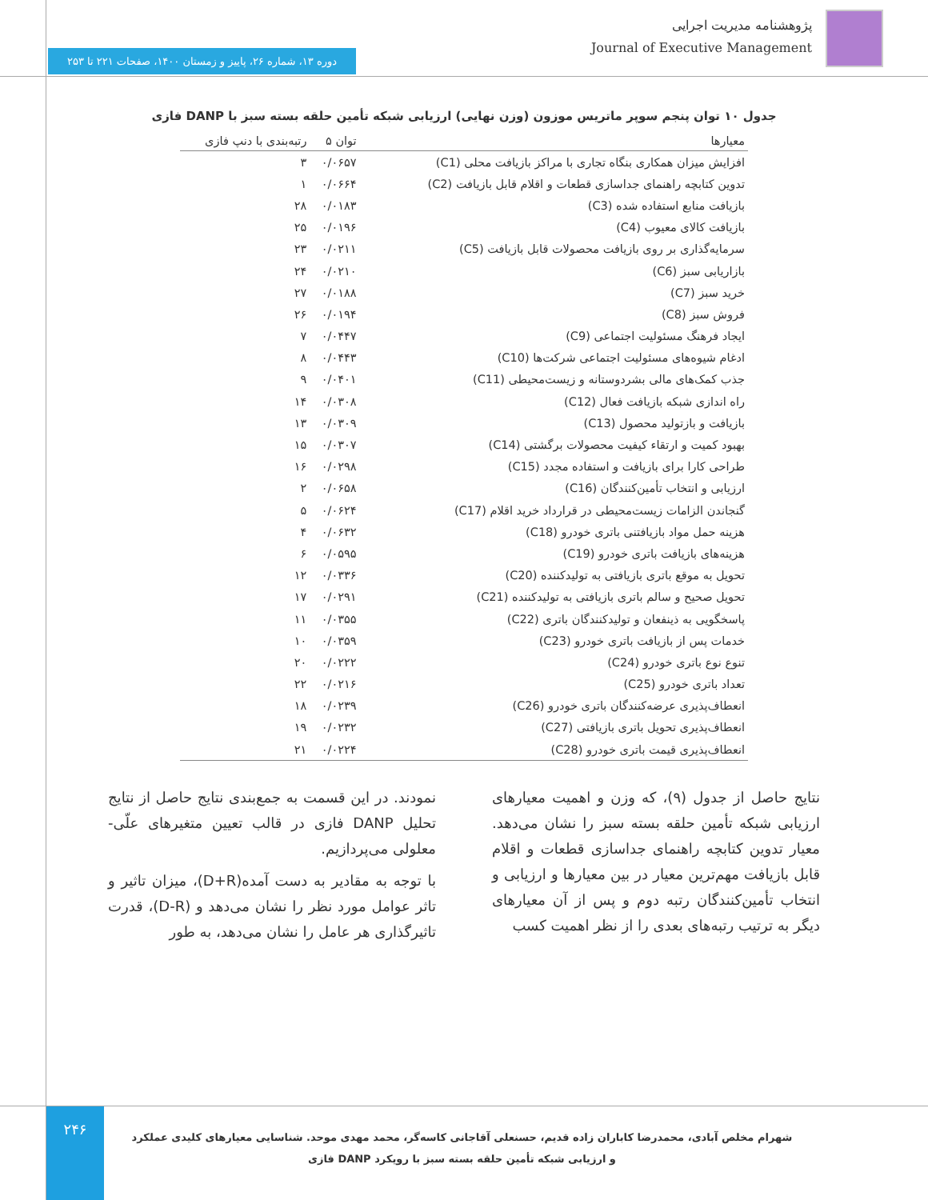پژوهشنامه مدیریت اجرایی
Journal of Executive Management
دوره ۱۳، شماره ۲۶، پاییز و زمستان ۱۴۰۰، صفحات ۲۲۱ تا ۲۵۳
جدول ۱۰ توان پنجم سوپر ماتریس موزون (وزن نهایی) ارزیابی شبکه تأمین حلقه بسته سبز با DANP فازی
| معیارها | توان ۵ | رتبه‌بندی با دنپ فازی |
| --- | --- | --- |
| افزایش میزان همکاری بنگاه تجاری با مراکز بازیافت محلی (C1) | ۰/۰۶۵۷ | ۳ |
| تدوین کتابچه راهنمای جداسازی قطعات و اقلام قابل بازیافت (C2) | ۰/۰۶۶۴ | ۱ |
| بازیافت منابع استفاده شده (C3) | ۰/۰۱۸۳ | ۲۸ |
| بازیافت کالای معیوب (C4) | ۰/۰۱۹۶ | ۲۵ |
| سرمایه‌گذاری بر روی بازیافت محصولات قابل بازیافت (C5) | ۰/۰۲۱۱ | ۲۳ |
| بازاریابی سبز (C6) | ۰/۰۲۱۰ | ۲۴ |
| خرید سبز (C7) | ۰/۰۱۸۸ | ۲۷ |
| فروش سبز (C8) | ۰/۰۱۹۴ | ۲۶ |
| ایجاد فرهنگ مسئولیت اجتماعی (C9) | ۰/۰۴۴۷ | ۷ |
| ادغام شیوه‌های مسئولیت اجتماعی شرکت‌ها (C10) | ۰/۰۴۴۳ | ۸ |
| جذب کمک‌های مالی بشردوستانه و زیست‌محیطی (C11) | ۰/۰۴۰۱ | ۹ |
| راه اندازی شبکه بازیافت فعال (C12) | ۰/۰۳۰۸ | ۱۴ |
| بازیافت و بازتولید محصول (C13) | ۰/۰۳۰۹ | ۱۳ |
| بهبود کمیت و ارتقاء کیفیت محصولات برگشتی (C14) | ۰/۰۳۰۷ | ۱۵ |
| طراحی کارا برای بازیافت و استفاده مجدد (C15) | ۰/۰۲۹۸ | ۱۶ |
| ارزیابی و انتخاب تأمین‌کنندگان (C16) | ۰/۰۶۵۸ | ۲ |
| گنجاندن الزامات زیست‌محیطی در قرارداد خرید اقلام (C17) | ۰/۰۶۲۴ | ۵ |
| هزینه حمل مواد بازیافتنی باتری خودرو (C18) | ۰/۰۶۳۲ | ۴ |
| هزینه‌های بازیافت باتری خودرو (C19) | ۰/۰۵۹۵ | ۶ |
| تحویل به موقع باتری بازیافتی به تولیدکننده (C20) | ۰/۰۳۳۶ | ۱۲ |
| تحویل صحیح و سالم باتری بازیافتی به تولیدکننده (C21) | ۰/۰۲۹۱ | ۱۷ |
| پاسخگویی به ذینفعان و تولیدکنندگان باتری (C22) | ۰/۰۳۵۵ | ۱۱ |
| خدمات پس از بازیافت باتری خودرو (C23) | ۰/۰۳۵۹ | ۱۰ |
| تنوع نوع باتری خودرو (C24) | ۰/۰۲۲۲ | ۲۰ |
| تعداد باتری خودرو (C25) | ۰/۰۲۱۶ | ۲۲ |
| انعطاف‌پذیری عرضه‌کنندگان باتری خودرو (C26) | ۰/۰۲۳۹ | ۱۸ |
| انعطاف‌پذیری تحویل باتری بازیافتی (C27) | ۰/۰۲۳۲ | ۱۹ |
| انعطاف‌پذیری قیمت باتری خودرو (C28) | ۰/۰۲۲۴ | ۲۱ |
نتایج حاصل از جدول (۹)، که وزن و اهمیت معیارهای ارزیابی شبکه تأمین حلقه بسته سبز را نشان می‌دهد. معیار تدوین کتابچه راهنمای جداسازی قطعات و اقلام قابل بازیافت مهم‌ترین معیار در بین معیارها و ارزیابی و انتخاب تأمین‌کنندگان رتبه دوم و پس از آن معیارهای دیگر به ترتیب رتبه‌های بعدی را از نظر اهمیت کسب
نمودند. در این قسمت به جمع‌بندی نتایج حاصل از نتایج تحلیل DANP فازی در قالب تعیین متغیرهای علّی- معلولی می‌پردازیم.
با توجه به مقادیر به دست آمده(D+R)، میزان تاثیر و تاثر عوامل مورد نظر را نشان می‌دهد و (D-R)، قدرت تاثیرگذاری هر عامل را نشان می‌دهد، به طور
۲۴۶
شهرام مخلص آبادی، محمدرضا کاباران زاده قدیم، حسنعلی آقاجانی کاسه‌گر، محمد مهدی موحد. شناسایی معیارهای کلیدی عملکرد و ارزیابی شبکه تأمین حلقه بسته سبز با رویکرد DANP فازی